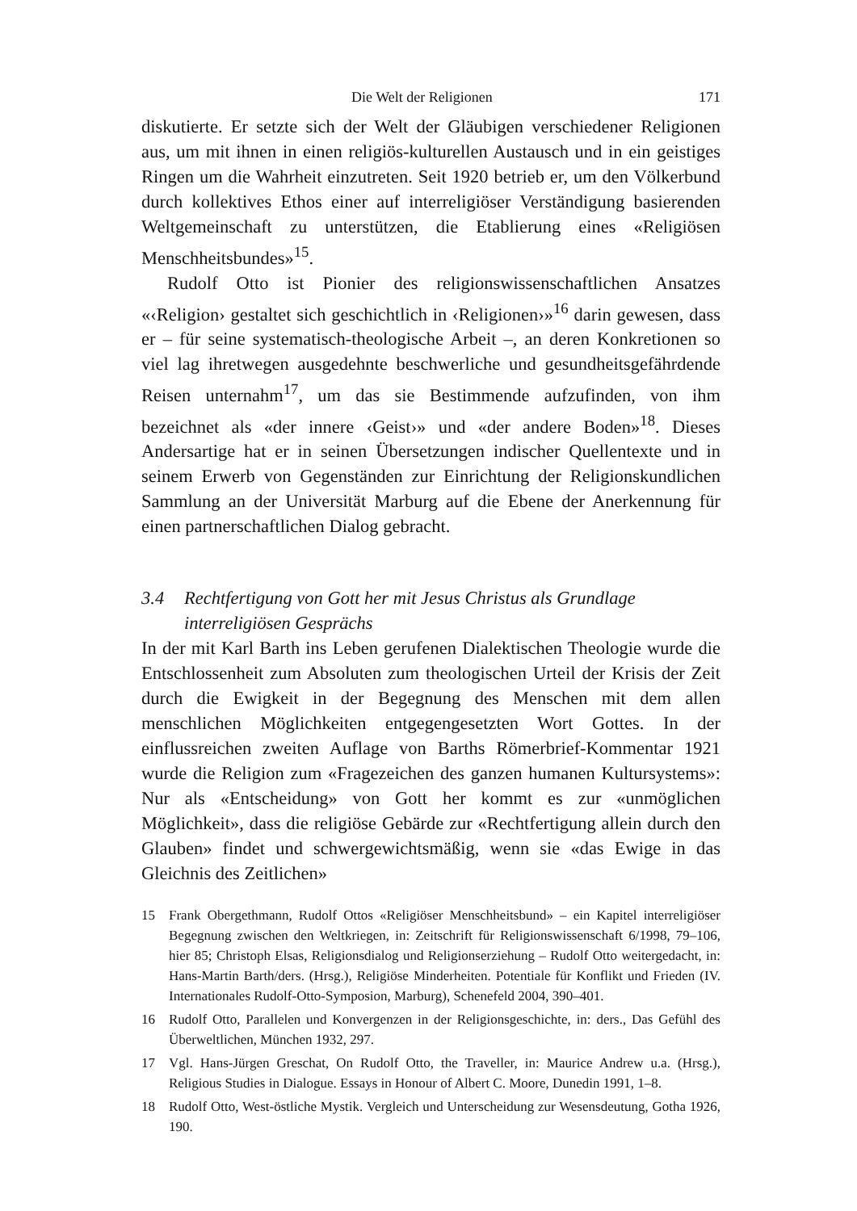Die Welt der Religionen 171
diskutierte. Er setzte sich der Welt der Gläubigen verschiedener Religionen aus, um mit ihnen in einen religiös-kulturellen Austausch und in ein geistiges Ringen um die Wahrheit einzutreten. Seit 1920 betrieb er, um den Völkerbund durch kollektives Ethos einer auf interreligiöser Verständigung basierenden Weltgemeinschaft zu unterstützen, die Etablierung eines «Religiösen Menschheitsbundes»<sup>15</sup>.
Rudolf Otto ist Pionier des religionswissenschaftlichen Ansatzes «‹Religion› gestaltet sich geschichtlich in ‹Religionen›»<sup>16</sup> darin gewesen, dass er – für seine systematisch-theologische Arbeit –, an deren Konkretionen so viel lag ihretwegen ausgedehnte beschwerliche und gesundheitsgefährdende Reisen unternahm<sup>17</sup>, um das sie Bestimmende aufzufinden, von ihm bezeichnet als «der innere ‹Geist›» und «der andere Boden»<sup>18</sup>. Dieses Andersartige hat er in seinen Übersetzungen indischer Quellentexte und in seinem Erwerb von Gegenständen zur Einrichtung der Religionskundlichen Sammlung an der Universität Marburg auf die Ebene der Anerkennung für einen partnerschaftlichen Dialog gebracht.
3.4 Rechtfertigung von Gott her mit Jesus Christus als Grundlage interreligiösen Gesprächs
In der mit Karl Barth ins Leben gerufenen Dialektischen Theologie wurde die Entschlossenheit zum Absoluten zum theologischen Urteil der Krisis der Zeit durch die Ewigkeit in der Begegnung des Menschen mit dem allen menschlichen Möglichkeiten entgegengesetzten Wort Gottes. In der einflussreichen zweiten Auflage von Barths Römerbrief-Kommentar 1921 wurde die Religion zum «Fragezeichen des ganzen humanen Kultursystems»: Nur als «Entscheidung» von Gott her kommt es zur «unmöglichen Möglichkeit», dass die religiöse Gebärde zur «Rechtfertigung allein durch den Glauben» findet und schwergewichtsmäßig, wenn sie «das Ewige in das Gleichnis des Zeitlichen»
15 Frank Obergethmann, Rudolf Ottos «Religiöser Menschheitsbund» – ein Kapitel interreligiöser Begegnung zwischen den Weltkriegen, in: Zeitschrift für Religionswissenschaft 6/1998, 79–106, hier 85; Christoph Elsas, Religionsdialog und Religionserziehung – Rudolf Otto weitergedacht, in: Hans-Martin Barth/ders. (Hrsg.), Religiöse Minderheiten. Potentiale für Konflikt und Frieden (IV. Internationales Rudolf-Otto-Symposion, Marburg), Schenefeld 2004, 390–401.
16 Rudolf Otto, Parallelen und Konvergenzen in der Religionsgeschichte, in: ders., Das Gefühl des Überweltlichen, München 1932, 297.
17 Vgl. Hans-Jürgen Greschat, On Rudolf Otto, the Traveller, in: Maurice Andrew u.a. (Hrsg.), Religious Studies in Dialogue. Essays in Honour of Albert C. Moore, Dunedin 1991, 1–8.
18 Rudolf Otto, West-östliche Mystik. Vergleich und Unterscheidung zur Wesensdeutung, Gotha 1926, 190.